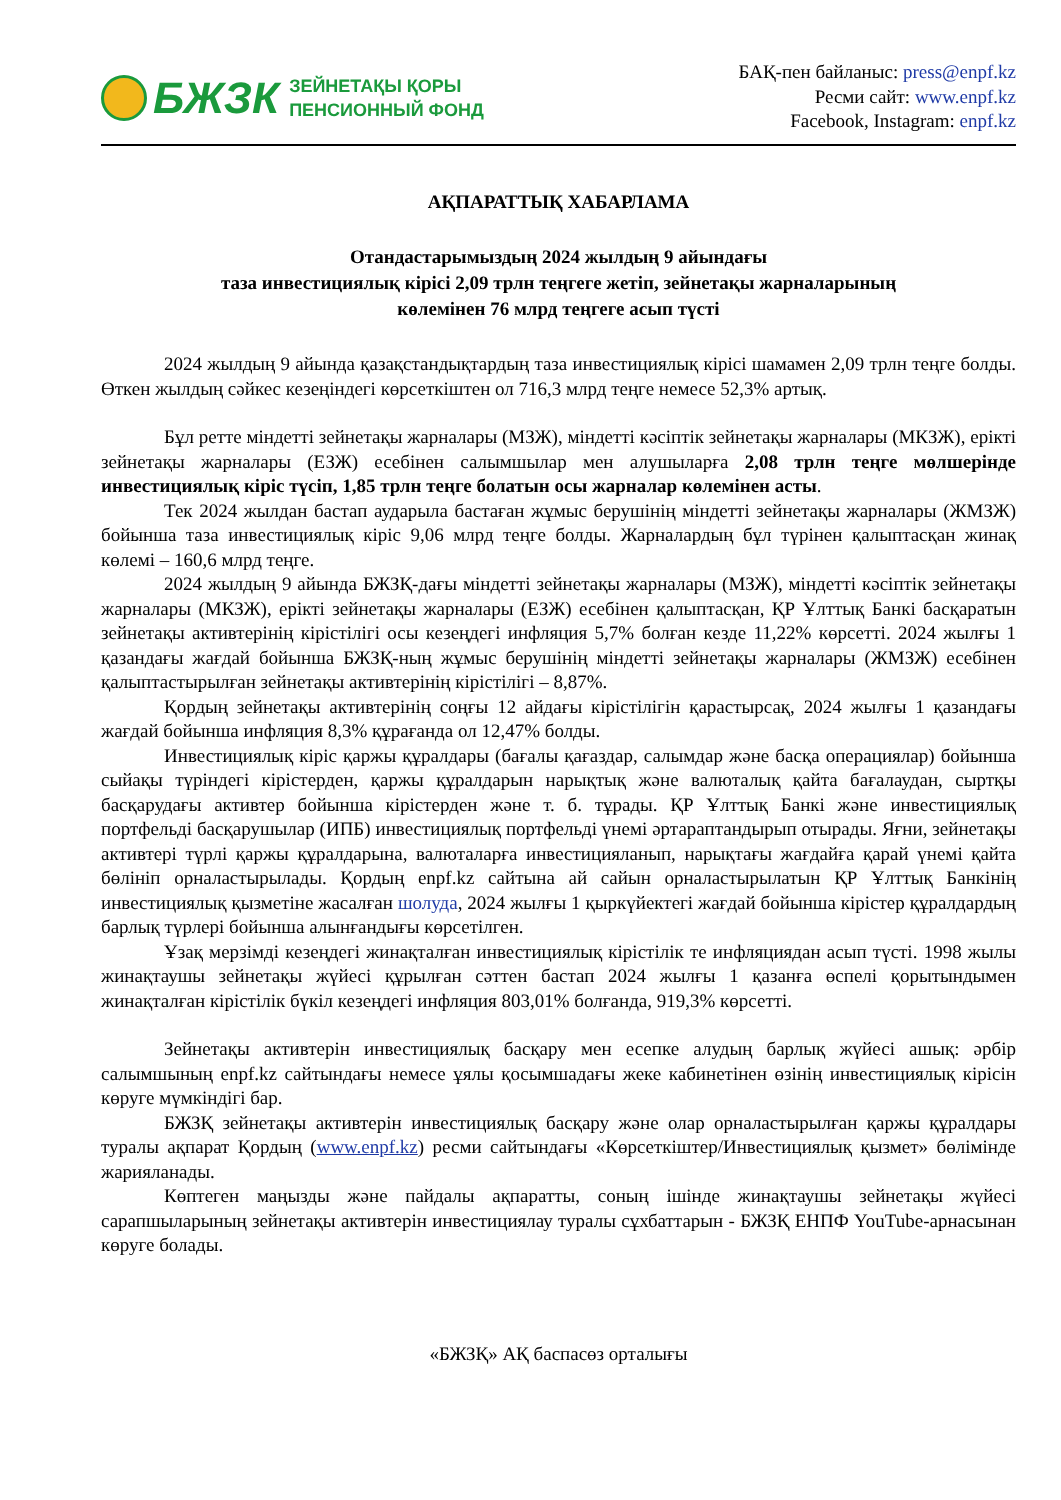БЖЗК
ЗЕЙНЕТАҚЫ ҚОРЫ
ПЕНСИОННЫЙ ФОНД
БАҚ-пен байланыс: press@enpf.kz
Ресми сайт: www.enpf.kz
Facebook, Instagram: enpf.kz
АҚПАРАТТЫҚ ХАБАРЛАМА
Отандастарымыздың 2024 жылдың 9 айындағы
таза инвестициялық кірісі 2,09 трлн теңгеге жетіп, зейнетақы жарналарының
көлемінен 76 млрд теңгеге асып түсті
2024 жылдың 9 айында қазақстандықтардың таза инвестициялық кірісі шамамен 2,09 трлн теңге болды. Өткен жылдың сәйкес кезеңіндегі көрсеткіштен ол 716,3 млрд теңге немесе 52,3% артық.
Бұл ретте міндетті зейнетақы жарналары (МЗЖ), міндетті кәсіптік зейнетақы жарналары (МКЗЖ), ерікті зейнетақы жарналары (ЕЗЖ) есебінен салымшылар мен алушыларға 2,08 трлн теңге мөлшерінде инвестициялық кіріс түсіп, 1,85 трлн теңге болатын осы жарналар көлемінен асты.
Тек 2024 жылдан бастап аударыла бастаған жұмыс берушінің міндетті зейнетақы жарналары (ЖМЗЖ) бойынша таза инвестициялық кіріс 9,06 млрд теңге болды. Жарналардың бұл түрінен қалыптасқан жинақ көлемі – 160,6 млрд теңге.
2024 жылдың 9 айында БЖЗҚ-дағы міндетті зейнетақы жарналары (МЗЖ), міндетті кәсіптік зейнетақы жарналары (МКЗЖ), ерікті зейнетақы жарналары (ЕЗЖ) есебінен қалыптасқан, ҚР Ұлттық Банкі басқаратын зейнетақы активтерінің кірістілігі осы кезеңдегі инфляция 5,7% болған кезде 11,22% көрсетті. 2024 жылғы 1 қазандағы жағдай бойынша БЖЗҚ-ның жұмыс берушінің міндетті зейнетақы жарналары (ЖМЗЖ) есебінен қалыптастырылған зейнетақы активтерінің кірістілігі – 8,87%.
Қордың зейнетақы активтерінің соңғы 12 айдағы кірістілігін қарастырсақ, 2024 жылғы 1 қазандағы жағдай бойынша инфляция 8,3% құрағанда ол 12,47% болды.
Инвестициялық кіріс қаржы құралдары (бағалы қағаздар, салымдар және басқа операциялар) бойынша сыйақы түріндегі кірістерден, қаржы құралдарын нарықтық және валюталық қайта бағалаудан, сыртқы басқарудағы активтер бойынша кірістерден және т. б. тұрады. ҚР Ұлттық Банкі және инвестициялық портфельді басқарушылар (ИПБ) инвестициялық портфельді үнемі әртараптандырып отырады. Яғни, зейнетақы активтері түрлі қаржы құралдарына, валюталарға инвестицияланып, нарықтағы жағдайға қарай үнемі қайта бөлініп орналастырылады. Қордың enpf.kz сайтына ай сайын орналастырылатын ҚР Ұлттық Банкінің инвестициялық қызметіне жасалған шолуда, 2024 жылғы 1 қыркүйектегі жағдай бойынша кірістер құралдардың барлық түрлері бойынша алынғандығы көрсетілген.
Ұзақ мерзімді кезеңдегі жинақталған инвестициялық кірістілік те инфляциядан асып түсті. 1998 жылы жинақтаушы зейнетақы жүйесі құрылған сәттен бастап 2024 жылғы 1 қазанға өспелі қорытындымен жинақталған кірістілік бүкіл кезеңдегі инфляция 803,01% болғанда, 919,3% көрсетті.
Зейнетақы активтерін инвестициялық басқару мен есепке алудың барлық жүйесі ашық: әрбір салымшының enpf.kz сайтындағы немесе ұялы қосымшадағы жеке кабинетінен өзінің инвестициялық кірісін көруге мүмкіндігі бар.
БЖЗҚ зейнетақы активтерін инвестициялық басқару және олар орналастырылған қаржы құралдары туралы ақпарат Қордың (www.enpf.kz) ресми сайтындағы «Көрсеткіштер/Инвестициялық қызмет» бөлімінде жарияланады.
Көптеген маңызды және пайдалы ақпаратты, соның ішінде жинақтаушы зейнетақы жүйесі сарапшыларының зейнетақы активтерін инвестициялау туралы сұхбаттарын - БЖЗҚ ЕНПФ YouTube-арнасынан көруге болады.
«БЖЗҚ» АҚ баспасөз орталығы